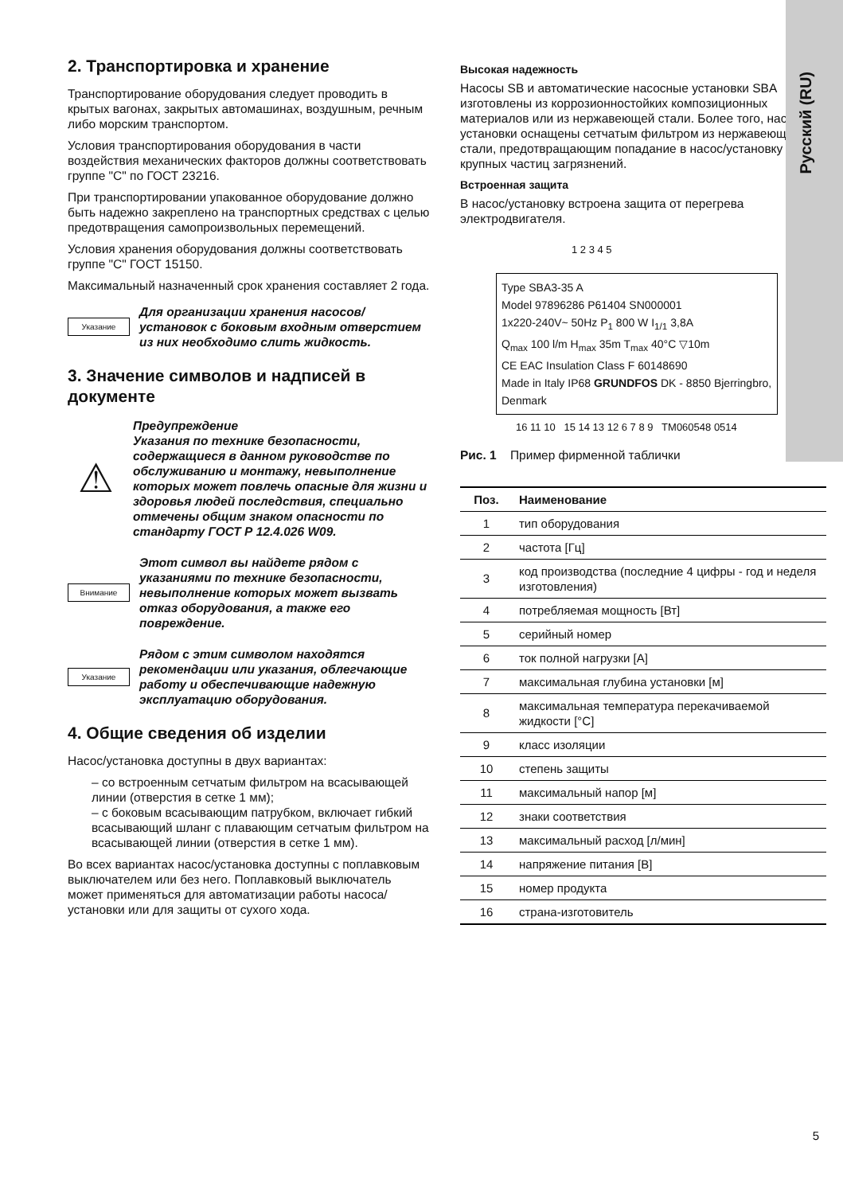Русский (RU)
2. Транспортировка и хранение
Транспортирование оборудования следует проводить в крытых вагонах, закрытых автомашинах, воздушным, речным либо морским транспортом.
Условия транспортирования оборудования в части воздействия механических факторов должны соответствовать группе "С" по ГОСТ 23216.
При транспортировании упакованное оборудование должно быть надежно закреплено на транспортных средствах с целью предотвращения самопроизвольных перемещений.
Условия хранения оборудования должны соответствовать группе "С" ГОСТ 15150.
Максимальный назначенный срок хранения составляет 2 года.
Указание
Для организации хранения насосов/ установок с боковым входным отверстием из них необходимо слить жидкость.
3. Значение символов и надписей в документе
⚠
Предупреждение
Указания по технике безопасности, содержащиеся в данном руководстве по обслуживанию и монтажу, невыполнение которых может повлечь опасные для жизни и здоровья людей последствия, специально отмечены общим знаком опасности по стандарту ГОСТ Р 12.4.026 W09.
Внимание
Этот символ вы найдете рядом с указаниями по технике безопасности, невыполнение которых может вызвать отказ оборудования, а также его повреждение.
Указание
Рядом с этим символом находятся рекомендации или указания, облегчающие работу и обеспечивающие надежную эксплуатацию оборудования.
4. Общие сведения об изделии
Насос/установка доступны в двух вариантах:
– со встроенным сетчатым фильтром на всасывающей линии (отверстия в сетке 1 мм);
– с боковым всасывающим патрубком, включает гибкий всасывающий шланг с плавающим сетчатым фильтром на всасывающей линии (отверстия в сетке 1 мм).
Во всех вариантах насос/установка доступны с поплавковым выключателем или без него. Поплавковый выключатель может применяться для автоматизации работы насоса/установки или для защиты от сухого хода.
Высокая надежность
Насосы SB и автоматические насосные установки SBA изготовлены из коррозионностойких композиционных материалов или из нержавеющей стали. Более того, насосы/ установки оснащены сетчатым фильтром из нержавеющей стали, предотвращающим попадание в насос/установку крупных частиц загрязнений.
Встроенная защита
В насос/установку встроена защита от перегрева электродвигателя.
1 2 3 4 5
Type SBA3-35 A
Model 97896286 P61404 SN000001
1x220-240V~ 50Hz P<sub>1</sub> 800 W I<sub>1/1</sub> 3,8A
Q<sub>max</sub> 100 l/m H<sub>max</sub> 35m T<sub>max</sub> 40°C ▽10m
CE EAC Insulation Class F 60148690
Made in Italy IP68 GRUNDFOS DK - 8850 Bjerringbro, Denmark
16 11 10 15 14 13 12 6 7 8 9 TM060548 0514
Рис. 1 Пример фирменной таблички
| Поз. | Наименование |
| --- | --- |
| 1 | тип оборудования |
| 2 | частота [Гц] |
| 3 | код производства (последние 4 цифры - год и неделя изготовления) |
| 4 | потребляемая мощность [Вт] |
| 5 | серийный номер |
| 6 | ток полной нагрузки [A] |
| 7 | максимальная глубина установки [м] |
| 8 | максимальная температура перекачиваемой жидкости [°C] |
| 9 | класс изоляции |
| 10 | степень защиты |
| 11 | максимальный напор [м] |
| 12 | знаки соответствия |
| 13 | максимальный расход [л/мин] |
| 14 | напряжение питания [В] |
| 15 | номер продукта |
| 16 | страна-изготовитель |
5